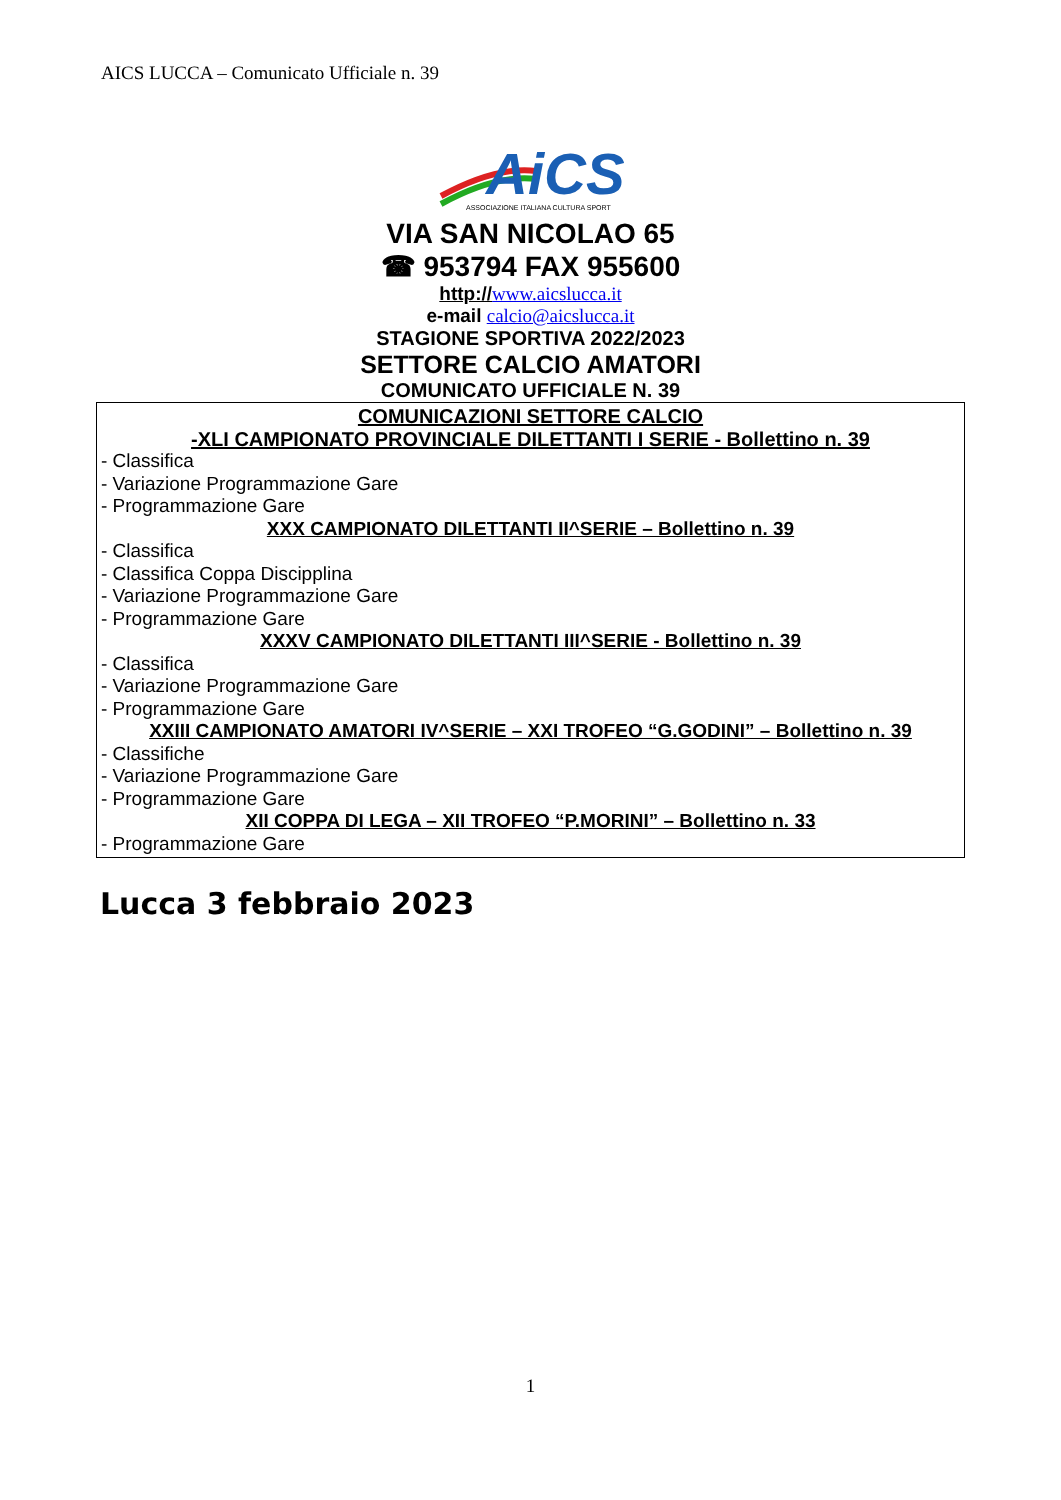AICS LUCCA – Comunicato Ufficiale n. 39
AiCS
ASSOCIAZIONE ITALIANA CULTURA SPORT
VIA SAN NICOLAO 65
☎ 953794 FAX 955600
http://www.aicslucca.it
e-mail calcio@aicslucca.it
STAGIONE SPORTIVA 2022/2023
SETTORE CALCIO AMATORI
COMUNICATO UFFICIALE N. 39
COMUNICAZIONI SETTORE CALCIO
-XLI CAMPIONATO PROVINCIALE DILETTANTI I SERIE - Bollettino n. 39
- Classifica
- Variazione Programmazione Gare
- Programmazione Gare
XXX CAMPIONATO DILETTANTI II^SERIE – Bollettino n. 39
- Classifica
- Classifica Coppa Discipplina
- Variazione Programmazione Gare
- Programmazione Gare
XXXV CAMPIONATO DILETTANTI III^SERIE - Bollettino n. 39
- Classifica
- Variazione Programmazione Gare
- Programmazione Gare
XXIII CAMPIONATO AMATORI IV^SERIE – XXI TROFEO “G.GODINI” – Bollettino n. 39
- Classifiche
- Variazione Programmazione Gare
- Programmazione Gare
XII COPPA DI LEGA – XII TROFEO “P.MORINI” – Bollettino n. 33
- Programmazione Gare
Lucca 3 febbraio 2023
1